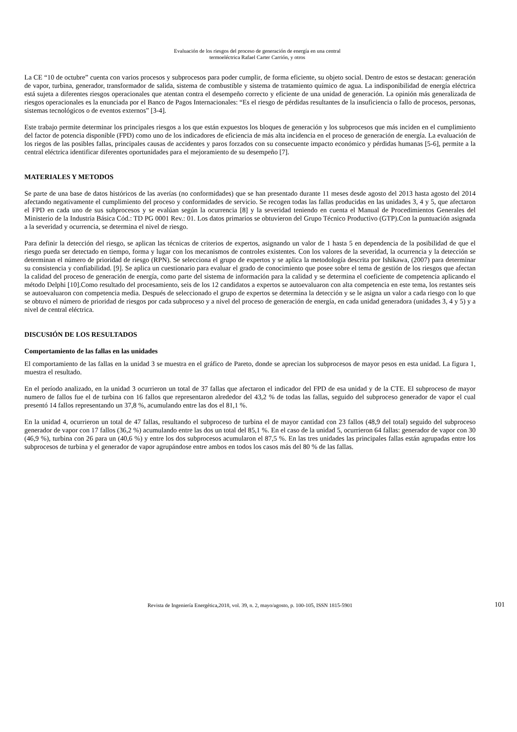Evaluación de los riesgos del proceso de generación de energía en una central
termoeléctrica Rafael Carter Carrión, y otros
La CE “10 de octubre” cuenta con varios procesos y subprocesos para poder cumplir, de forma eficiente, su objeto social. Dentro de estos se destacan: generación de vapor, turbina, generador, transformador de salida, sistema de combustible y sistema de tratamiento químico de agua. La indisponibilidad de energía eléctrica está sujeta a diferentes riesgos operacionales que atentan contra el desempeño correcto y eficiente de una unidad de generación. La opinión más generalizada de riesgos operacionales es la enunciada por el Banco de Pagos Internacionales: “Es el riesgo de pérdidas resultantes de la insuficiencia o fallo de procesos, personas, sistemas tecnológicos o de eventos externos” [3-4].
Este trabajo permite determinar los principales riesgos a los que están expuestos los bloques de generación y los subprocesos que más inciden en el cumplimiento del factor de potencia disponible (FPD) como uno de los indicadores de eficiencia de más alta incidencia en el proceso de generación de energía. La evaluación de los riegos de las posibles fallas, principales causas de accidentes y paros forzados con su consecuente impacto económico y pérdidas humanas [5-6], permite a la central eléctrica identificar diferentes oportunidades para el mejoramiento de su desempeño [7].
MATERIALES Y METODOS
Se parte de una base de datos históricos de las averías (no conformidades) que se han presentado durante 11 meses desde agosto del 2013 hasta agosto del 2014 afectando negativamente el cumplimiento del proceso y conformidades de servicio. Se recogen todas las fallas producidas en las unidades 3, 4 y 5, que afectaron el FPD en cada uno de sus subprocesos y se evalúan según la ocurrencia [8] y la severidad teniendo en cuenta el Manual de Procedimientos Generales del Ministerio de la Industria Básica Cód.: TD PG 0001 Rev.: 01. Los datos primarios se obtuvieron del Grupo Técnico Productivo (GTP).Con la puntuación asignada a la severidad y ocurrencia, se determina el nivel de riesgo.
Para definir la detección del riesgo, se aplican las técnicas de criterios de expertos, asignando un valor de 1 hasta 5 en dependencia de la posibilidad de que el riesgo pueda ser detectado en tiempo, forma y lugar con los mecanismos de controles existentes. Con los valores de la severidad, la ocurrencia y la detección se determinan el número de prioridad de riesgo (RPN). Se selecciona el grupo de expertos y se aplica la metodología descrita por Ishikawa, (2007) para determinar su consistencia y confiabilidad. [9]. Se aplica un cuestionario para evaluar el grado de conocimiento que posee sobre el tema de gestión de los riesgos que afectan la calidad del proceso de generación de energía, como parte del sistema de información para la calidad y se determina el coeficiente de competencia aplicando el método Delphi [10].Como resultado del procesamiento, seis de los 12 candidatos a expertos se autoevaluaron con alta competencia en este tema, los restantes seis se autoevaluaron con competencia media. Después de seleccionado el grupo de expertos se determina la detección y se le asigna un valor a cada riesgo con lo que se obtuvo el número de prioridad de riesgos por cada subproceso y a nivel del proceso de generación de energía, en cada unidad generadora (unidades 3, 4 y 5) y a nivel de central eléctrica.
DISCUSIÓN DE LOS RESULTADOS
Comportamiento de las fallas en las unidades
El comportamiento de las fallas en la unidad 3 se muestra en el gráfico de Pareto, donde se aprecian los subprocesos de mayor pesos en esta unidad. La figura 1, muestra el resultado.
En el período analizado, en la unidad 3 ocurrieron un total de 37 fallas que afectaron el indicador del FPD de esa unidad y de la CTE. El subproceso de mayor numero de fallos fue el de turbina con 16 fallos que representaron alrededor del 43,2 % de todas las fallas, seguido del subproceso generador de vapor el cual presentó 14 fallos representando un 37,8 %, acumulando entre las dos el 81,1 %.
En la unidad 4, ocurrieron un total de 47 fallas, resultando el subproceso de turbina el de mayor cantidad con 23 fallos (48,9 del total) seguido del subproceso generador de vapor con 17 fallos (36,2 %) acumulando entre las dos un total del 85,1 %. En el caso de la unidad 5, ocurrieron 64 fallas: generador de vapor con 30 (46,9 %), turbina con 26 para un (40,6 %) y entre los dos subprocesos acumularon el 87,5 %. En las tres unidades las principales fallas están agrupadas entre los subprocesos de turbina y el generador de vapor agrupándose entre ambos en todos los casos más del 80 % de las fallas.
Revista de Ingeniería Energética,2018, vol. 39, n. 2, mayo/agosto, p. 100-105, ISSN 1815-5901 101